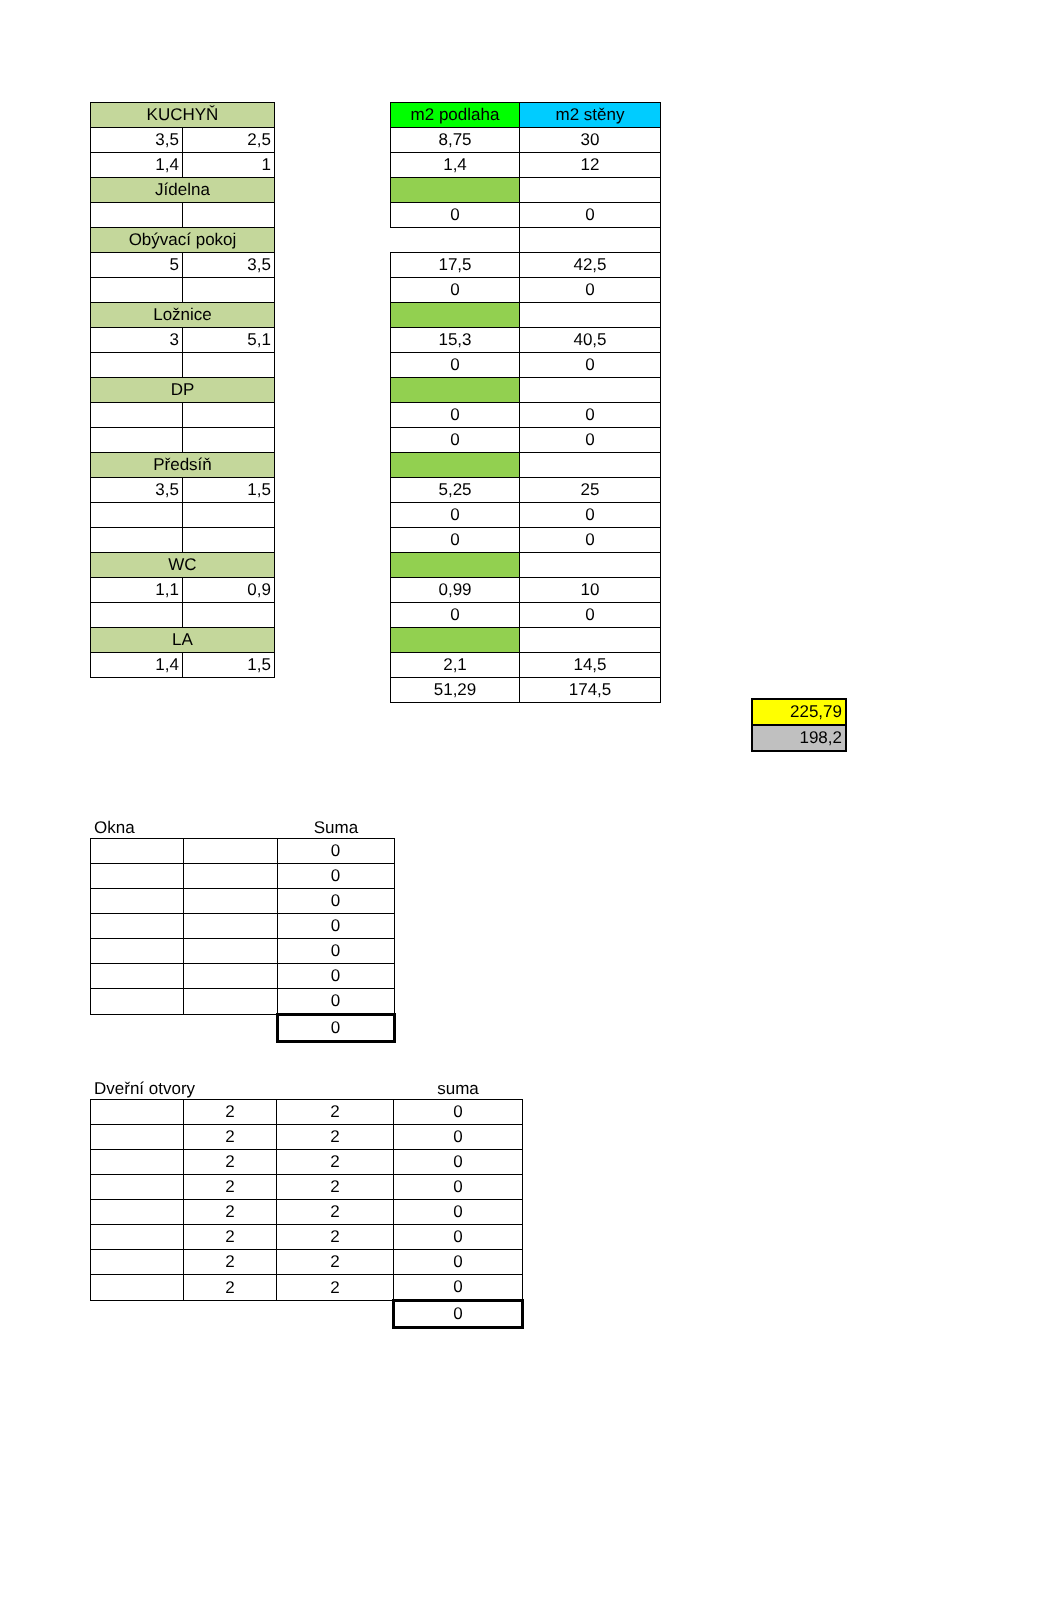| KUCHYŇ | |
| --- | --- |
| 3,5 | 2,5 |
| 1,4 | 1 |
| Jídelna | |
| Obývací pokoj | |
| 5 | 3,5 |
| Ložnice | |
| 3 | 5,1 |
| DP | |
| Předsíň | |
| 3,5 | 1,5 |
| WC | |
| 1,1 | 0,9 |
| LA | |
| 1,4 | 1,5 |
| m2 podlaha | m2 stěny |
| --- | --- |
| 8,75 | 30 |
| 1,4 | 12 |
| 0 | 0 |
| 17,5 | 42,5 |
| 0 | 0 |
| 15,3 | 40,5 |
| 0 | 0 |
| 0 | 0 |
| 0 | 0 |
| 5,25 | 25 |
| 0 | 0 |
| 0 | 0 |
| 0,99 | 10 |
| 0 | 0 |
| 2,1 | 14,5 |
| 51,29 | 174,5 |
| 225,79 |
| 198,2 |
Okna Suma
| | | 0 |
| | | 0 |
| | | 0 |
| | | 0 |
| | | 0 |
| | | 0 |
| | | 0 |
| | | 0 |
Dveřní otvory suma
| | 2 | 2 | 0 |
| | 2 | 2 | 0 |
| | 2 | 2 | 0 |
| | 2 | 2 | 0 |
| | 2 | 2 | 0 |
| | 2 | 2 | 0 |
| | 2 | 2 | 0 |
| | 2 | 2 | 0 |
| | | | 0 |